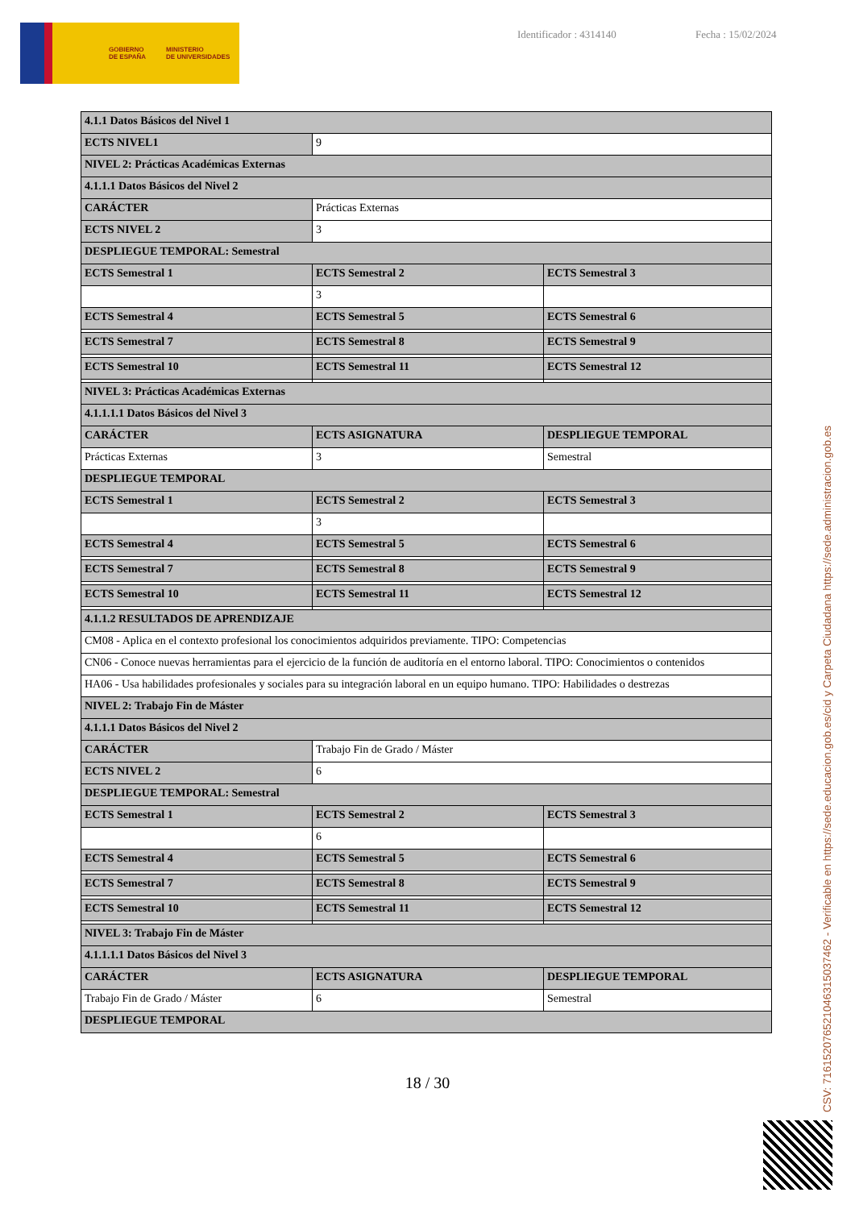GOBIERNO
DE ESPAÑA MINISTERIO
DE UNIVERSIDADES
Identificador : 4314140 Fecha : 15/02/2024
| 4.1.1 Datos Básicos del Nivel 1 | | |
| ECTS NIVEL1 | 9 | |
| NIVEL 2: Prácticas Académicas Externas | | |
| 4.1.1.1 Datos Básicos del Nivel 2 | | |
| CARÁCTER | Prácticas Externas | |
| ECTS NIVEL 2 | 3 | |
| DESPLIEGUE TEMPORAL: Semestral | | |
| ECTS Semestral 1 | ECTS Semestral 2 | ECTS Semestral 3 |
| | 3 | |
| ECTS Semestral 4 | ECTS Semestral 5 | ECTS Semestral 6 |
| ECTS Semestral 7 | ECTS Semestral 8 | ECTS Semestral 9 |
| ECTS Semestral 10 | ECTS Semestral 11 | ECTS Semestral 12 |
| NIVEL 3: Prácticas Académicas Externas | | |
| 4.1.1.1.1 Datos Básicos del Nivel 3 | | |
| CARÁCTER | ECTS ASIGNATURA | DESPLIEGUE TEMPORAL |
| Prácticas Externas | 3 | Semestral |
| DESPLIEGUE TEMPORAL | | |
| ECTS Semestral 1 | ECTS Semestral 2 | ECTS Semestral 3 |
| | 3 | |
| ECTS Semestral 4 | ECTS Semestral 5 | ECTS Semestral 6 |
| ECTS Semestral 7 | ECTS Semestral 8 | ECTS Semestral 9 |
| ECTS Semestral 10 | ECTS Semestral 11 | ECTS Semestral 12 |
| 4.1.1.2 RESULTADOS DE APRENDIZAJE | | |
| CM08 - Aplica en el contexto profesional los conocimientos adquiridos previamente. TIPO: Competencias | | |
| CN06 - Conoce nuevas herramientas para el ejercicio de la función de auditoría en el entorno laboral. TIPO: Conocimientos o contenidos | | |
| HA06 - Usa habilidades profesionales y sociales para su integración laboral en un equipo humano. TIPO: Habilidades o destrezas | | |
| NIVEL 2: Trabajo Fin de Máster | | |
| 4.1.1.1 Datos Básicos del Nivel 2 | | |
| CARÁCTER | Trabajo Fin de Grado / Máster | |
| ECTS NIVEL 2 | 6 | |
| DESPLIEGUE TEMPORAL: Semestral | | |
| ECTS Semestral 1 | ECTS Semestral 2 | ECTS Semestral 3 |
| | 6 | |
| ECTS Semestral 4 | ECTS Semestral 5 | ECTS Semestral 6 |
| ECTS Semestral 7 | ECTS Semestral 8 | ECTS Semestral 9 |
| ECTS Semestral 10 | ECTS Semestral 11 | ECTS Semestral 12 |
| NIVEL 3: Trabajo Fin de Máster | | |
| 4.1.1.1.1 Datos Básicos del Nivel 3 | | |
| CARÁCTER | ECTS ASIGNATURA | DESPLIEGUE TEMPORAL |
| Trabajo Fin de Grado / Máster | 6 | Semestral |
| DESPLIEGUE TEMPORAL | | |
18 / 30
CSV: 716152076521046315037462 - Verificable en https://sede.educacion.gob.es/cid y Carpeta Ciudadana https://sede.administracion.gob.es